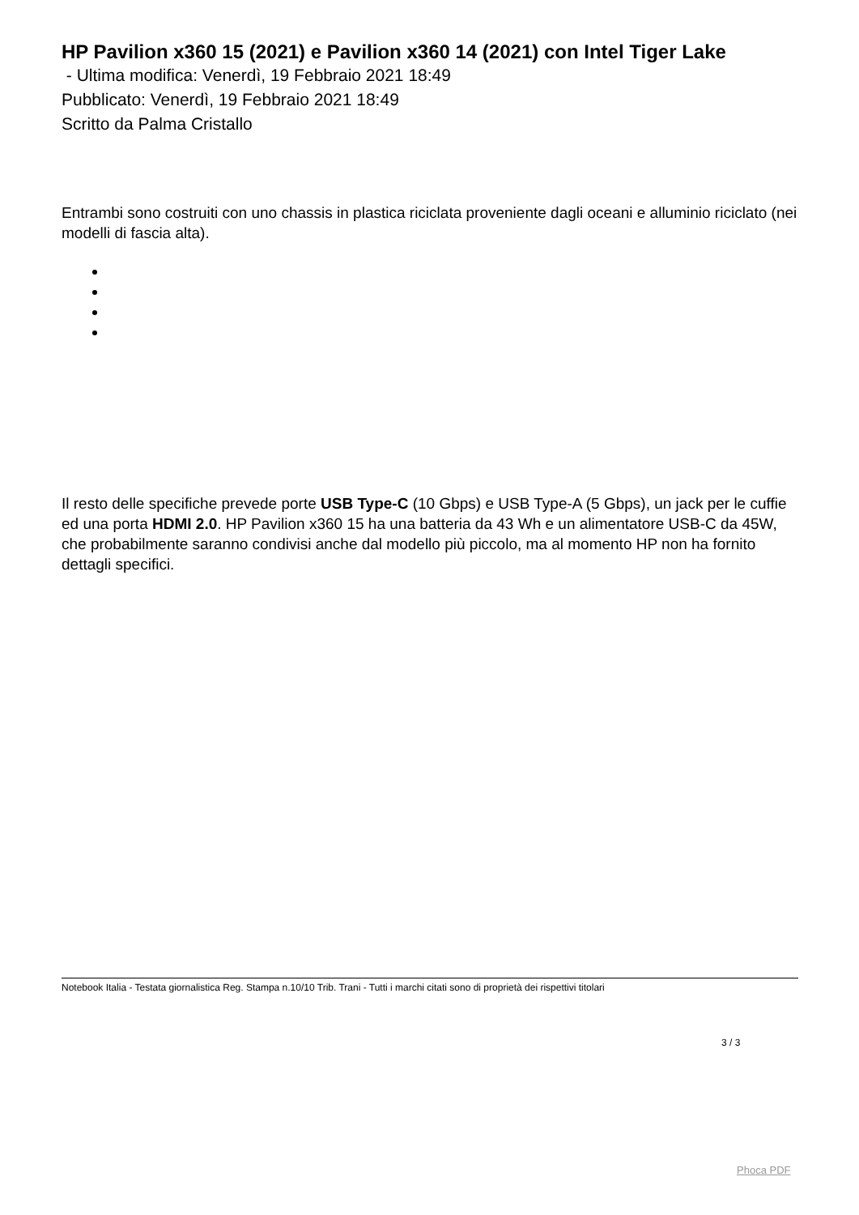HP Pavilion x360 15 (2021) e Pavilion x360 14 (2021) con Intel Tiger Lake
- Ultima modifica: Venerdì, 19 Febbraio 2021 18:49
Pubblicato: Venerdì, 19 Febbraio 2021 18:49
Scritto da Palma Cristallo
Entrambi sono costruiti con uno chassis in plastica riciclata proveniente dagli oceani e alluminio riciclato (nei modelli di fascia alta).
Il resto delle specifiche prevede porte USB Type-C (10 Gbps) e USB Type-A (5 Gbps), un jack per le cuffie ed una porta HDMI 2.0. HP Pavilion x360 15 ha una batteria da 43 Wh e un alimentatore USB-C da 45W, che probabilmente saranno condivisi anche dal modello più piccolo, ma al momento HP non ha fornito dettagli specifici.
Notebook Italia - Testata giornalistica Reg. Stampa n.10/10 Trib. Trani - Tutti i marchi citati sono di proprietà dei rispettivi titolari
3 / 3
Phoca PDF